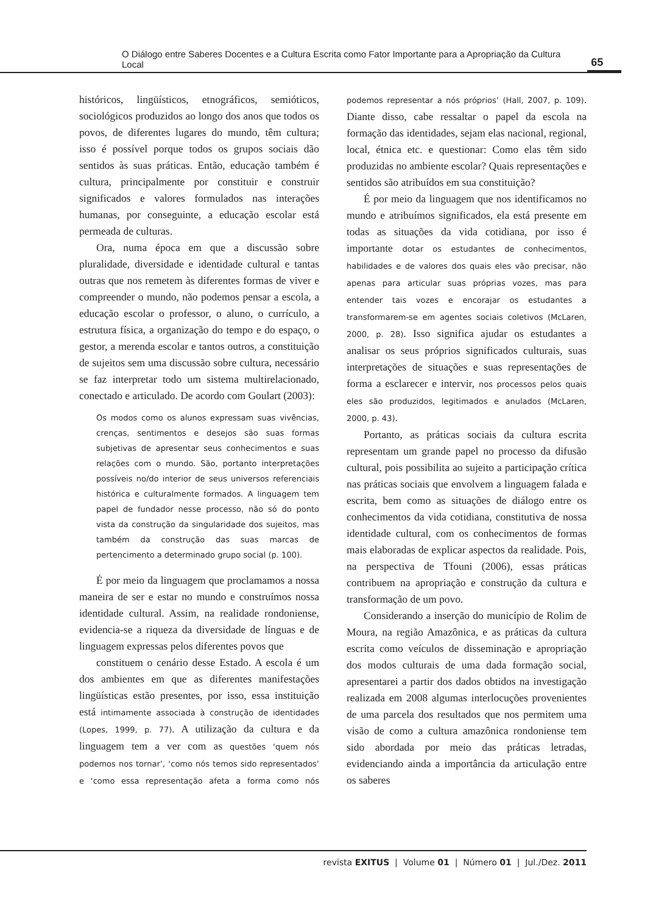O Diálogo entre Saberes Docentes e a Cultura Escrita como Fator Importante para a Apropriação da Cultura Local 65
históricos, lingüísticos, etnográficos, semióticos, sociológicos produzidos ao longo dos anos que todos os povos, de diferentes lugares do mundo, têm cultura; isso é possível porque todos os grupos sociais dão sentidos às suas práticas. Então, educação também é cultura, principalmente por constituir e construir significados e valores formulados nas interações humanas, por conseguinte, a educação escolar está permeada de culturas.
Ora, numa época em que a discussão sobre pluralidade, diversidade e identidade cultural e tantas outras que nos remetem às diferentes formas de viver e compreender o mundo, não podemos pensar a escola, a educação escolar o professor, o aluno, o currículo, a estrutura física, a organização do tempo e do espaço, o gestor, a merenda escolar e tantos outros, a constituição de sujeitos sem uma discussão sobre cultura, necessário se faz interpretar todo um sistema multirelacionado, conectado e articulado. De acordo com Goulart (2003):
Os modos como os alunos expressam suas vivências, crenças, sentimentos e desejos são suas formas subjetivas de apresentar seus conhecimentos e suas relações com o mundo. São, portanto interpretações possíveis no/do interior de seus universos referenciais histórica e culturalmente formados. A linguagem tem papel de fundador nesse processo, não só do ponto vista da construção da singularidade dos sujeitos, mas também da construção das suas marcas de pertencimento a determinado grupo social (p. 100).
É por meio da linguagem que proclamamos a nossa maneira de ser e estar no mundo e construímos nossa identidade cultural. Assim, na realidade rondoniense, evidencia-se a riqueza da diversidade de línguas e de linguagem expressas pelos diferentes povos que
constituem o cenário desse Estado. A escola é um dos ambientes em que as diferentes manifestações lingüísticas estão presentes, por isso, essa instituição está intimamente associada à construção de identidades (Lopes, 1999, p. 77). A utilização da cultura e da linguagem tem a ver com as questões ‘quem nós podemos nos tornar’, ‘como nós temos sido representados’ e ‘como essa representação afeta a forma como nós podemos representar a nós próprios’ (Hall, 2007, p. 109). Diante disso, cabe ressaltar o papel da escola na formação das identidades, sejam elas nacional, regional, local, étnica etc. e questionar: Como elas têm sido produzidas no ambiente escolar? Quais representações e sentidos são atribuídos em sua constituição?
É por meio da linguagem que nos identificamos no mundo e atribuímos significados, ela está presente em todas as situações da vida cotidiana, por isso é importante dotar os estudantes de conhecimentos, habilidades e de valores dos quais eles vão precisar, não apenas para articular suas próprias vozes, mas para entender tais vozes e encorajar os estudantes a transformarem-se em agentes sociais coletivos (McLaren, 2000, p. 28). Isso significa ajudar os estudantes a analisar os seus próprios significados culturais, suas interpretações de situações e suas representações de forma a esclarecer e intervir, nos processos pelos quais eles são produzidos, legitimados e anulados (McLaren, 2000, p. 43).
Portanto, as práticas sociais da cultura escrita representam um grande papel no processo da difusão cultural, pois possibilita ao sujeito a participação crítica nas práticas sociais que envolvem a linguagem falada e escrita, bem como as situações de diálogo entre os conhecimentos da vida cotidiana, constitutiva de nossa identidade cultural, com os conhecimentos de formas mais elaboradas de explicar aspectos da realidade. Pois, na perspectiva de Tfouni (2006), essas práticas contribuem na apropriação e construção da cultura e transformação de um povo.
Considerando a inserção do município de Rolim de Moura, na região Amazônica, e as práticas da cultura escrita como veículos de disseminação e apropriação dos modos culturais de uma dada formação social, apresentarei a partir dos dados obtidos na investigação realizada em 2008 algumas interlocuções provenientes de uma parcela dos resultados que nos permitem uma visão de como a cultura amazônica rondoniense tem sido abordada por meio das práticas letradas, evidenciando ainda a importância da articulação entre os saberes
revista EXITUS | Volume 01 | Número 01 | Jul./Dez. 2011